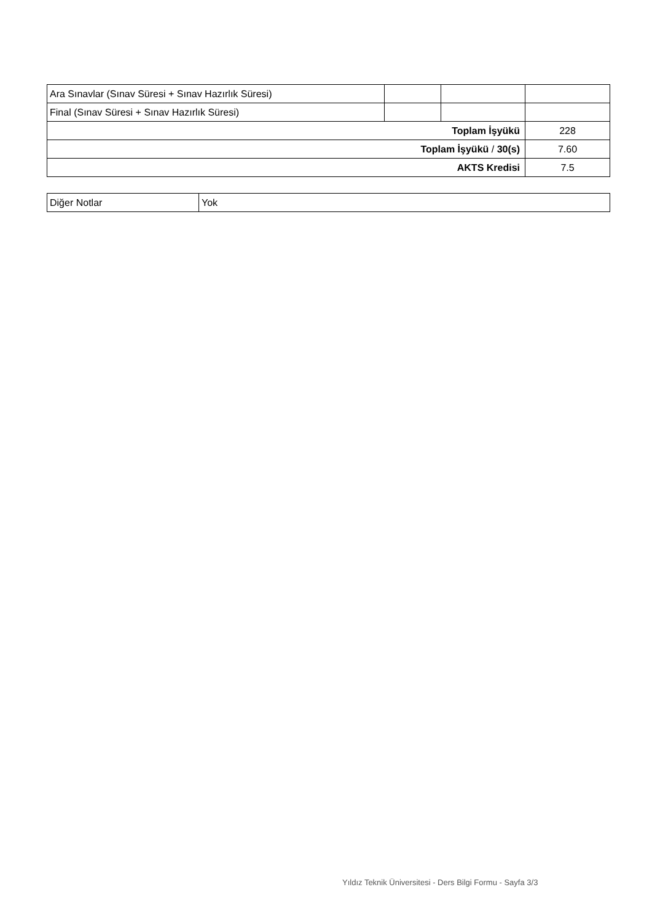| Ara Sınavlar (Sınav Süresi + Sınav Hazırlık Süresi) | | | |
| Final (Sınav Süresi + Sınav Hazırlık Süresi) | | | |
| Toplam İşyükü | | | 228 |
| Toplam İşyükü / 30(s) | | | 7.60 |
| AKTS Kredisi | | | 7.5 |
| Diğer Notlar | Yok |
Yıldız Teknik Üniversitesi - Ders Bilgi Formu - Sayfa 3/3